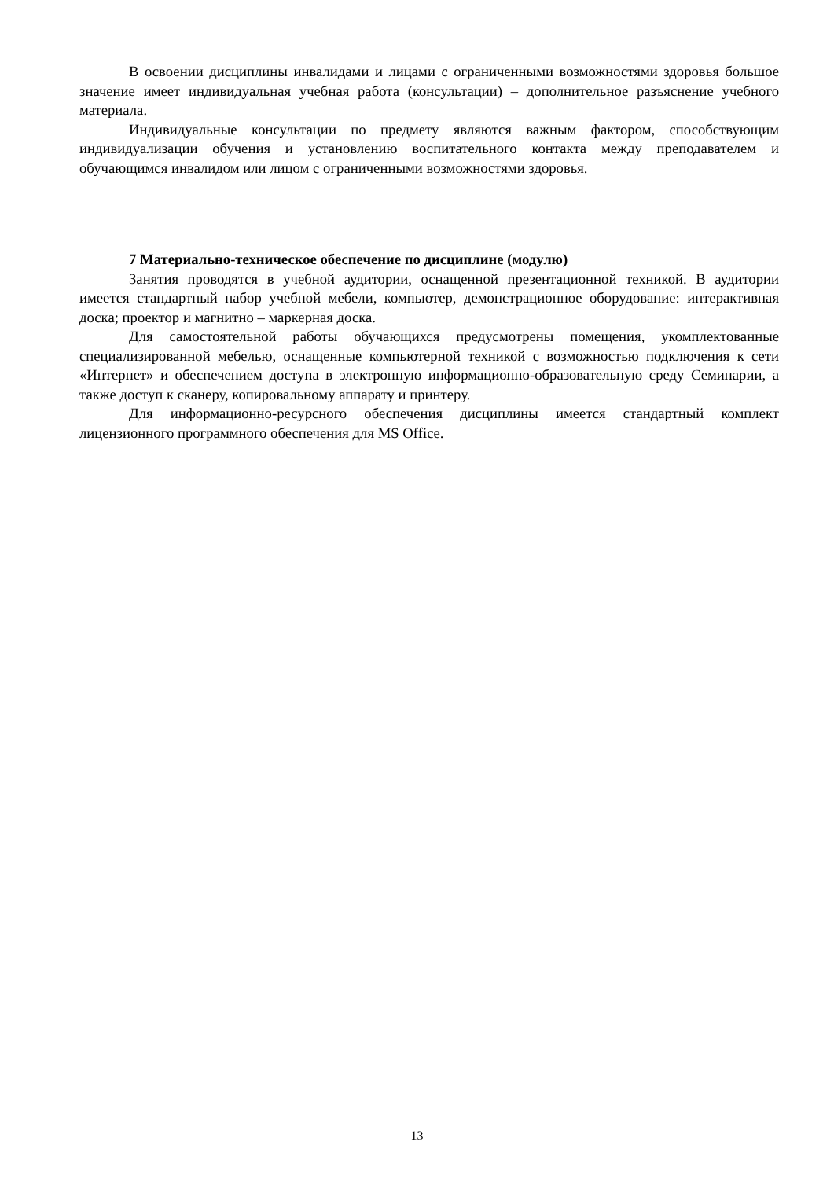В освоении дисциплины инвалидами и лицами с ограниченными возможностями здоровья большое значение имеет индивидуальная учебная работа (консультации) – дополнительное разъяснение учебного материала.
Индивидуальные консультации по предмету являются важным фактором, способствующим индивидуализации обучения и установлению воспитательного контакта между преподавателем и обучающимся инвалидом или лицом с ограниченными возможностями здоровья.
7 Материально-техническое обеспечение по дисциплине (модулю)
Занятия проводятся в учебной аудитории, оснащенной презентационной техникой. В аудитории имеется стандартный набор учебной мебели, компьютер, демонстрационное оборудование: интерактивная доска; проектор и магнитно – маркерная доска.
Для самостоятельной работы обучающихся предусмотрены помещения, укомплектованные специализированной мебелью, оснащенные компьютерной техникой с возможностью подключения к сети «Интернет» и обеспечением доступа в электронную информационно-образовательную среду Семинарии, а также доступ к сканеру, копировальному аппарату и принтеру.
Для информационно-ресурсного обеспечения дисциплины имеется стандартный комплект лицензионного программного обеспечения для MS Office.
13